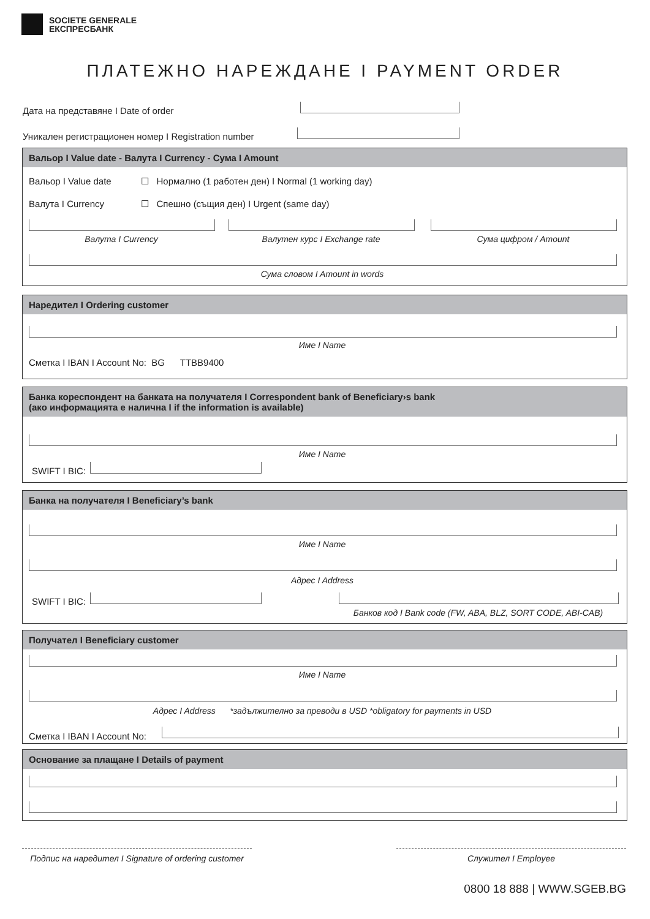SOCIETE GENERALE
ЕКСПРЕСБАНК
ПЛАТЕЖНО НАРЕЖДАНЕ I PAYMENT ORDER
Дата на представяне I Date of order
Уникален регистрационен номер I Registration number
Вальор I Value date - Валута I Currency - Сума I Amount
Вальор I Value date
☐ Нормално (1 работен ден) I Normal (1 working day)
Валута I Currency
☐ Спешно (същия ден) I Urgent (same day)
Валута I Currency Валутен курс I Exchange rate Сума цифром / Amount
Сума словом I Amount in words
Наредител I Ordering customer
Име I Name
Сметка I IBAN I Account No: BG TTBB9400
Банка кореспондент на банката на получателя I Correspondent bank of Beneficiary›s bank
(ако информацията е налична I if the information is available)
Име I Name
SWIFT I BIC:
Банка на получателя I Beneficiary’s bank
Име I Name
Адрес I Address
SWIFT I BIC:
Банков код I Bank code (FW, ABA, BLZ, SORT CODE, ABI-CAB)
Получател I Beneficiary customer
Име I Name
Адрес I Address *задължително за преводи в USD *obligatory for payments in USD
Сметка I IBAN I Account No:
Основание за плащане I Details of payment
Подпис на наредител I Signature of ordering customer
Служител I Employee
0800 18 888 | WWW.SGEB.BG